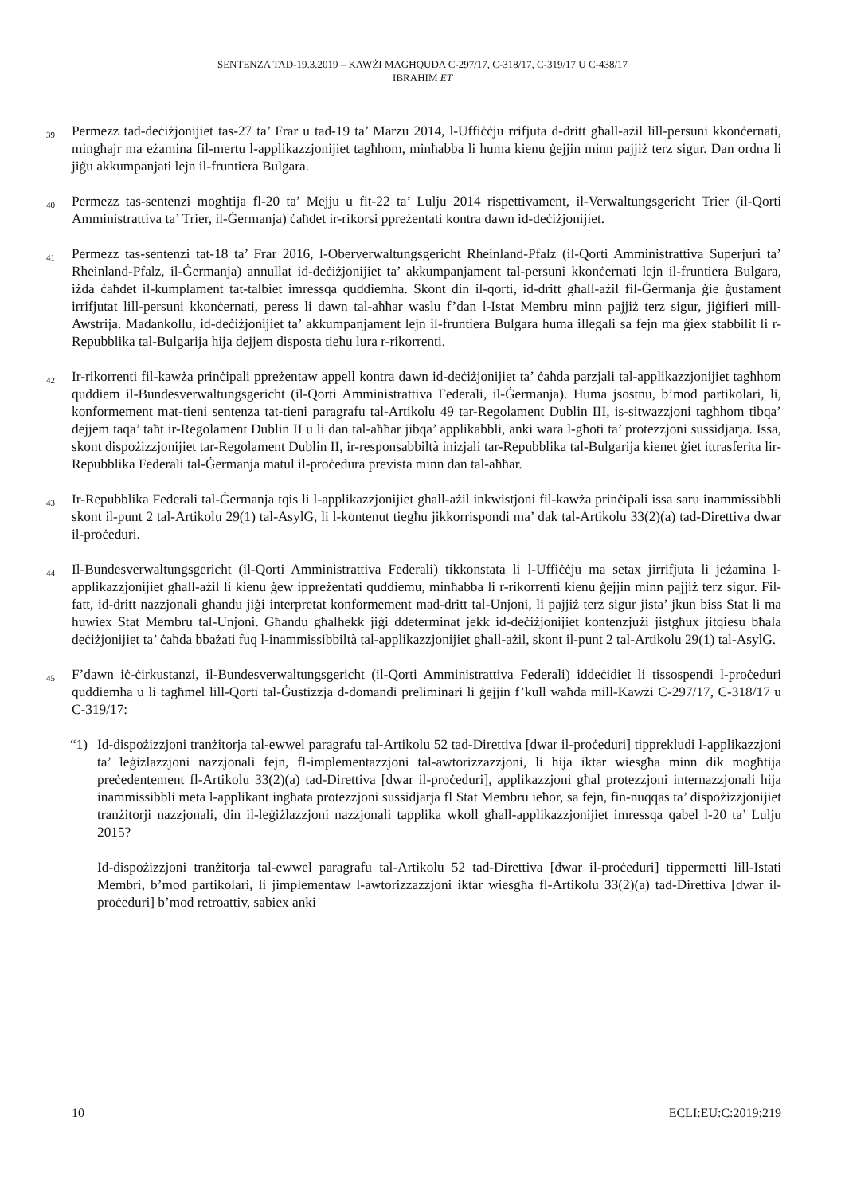SENTENZA TAD-19.3.2019 – KAWŻI MAGĦQUDA C-297/17, C-318/17, C-319/17 U C-438/17
IBRAHIM ET
39 Permezz tad-deċiżjonijiet tas-27 ta’ Frar u tad-19 ta’ Marzu 2014, l-Uffiċċju rrifjuta d-dritt għall-ażil lill-persuni kkonċernati, mingħajr ma eżamina fil-mertu l-applikazzjonijiet tagħhom, minħabba li huma kienu ġejjin minn pajjiż terz sigur. Dan ordna li jiġu akkumpanjati lejn il-fruntiera Bulgara.
40 Permezz tas-sentenzi mogħtija fl-20 ta’ Mejju u fit-22 ta’ Lulju 2014 rispettivament, il-Verwaltungsgericht Trier (il-Qorti Amministrattiva ta’ Trier, il-Ġermanja) ċaħdet ir-rikorsi ppreżentati kontra dawn id-deċiżjonijiet.
41 Permezz tas-sentenzi tat-18 ta’ Frar 2016, l-Oberverwaltungsgericht Rheinland-Pfalz (il-Qorti Amministrattiva Superjuri ta’ Rheinland-Pfalz, il-Ġermanja) annullat id-deċiżjonijiet ta’ akkumpanjament tal-persuni kkonċernati lejn il-fruntiera Bulgara, iżda ċaħdet il-kumplament tat-talbiet imressqa quddiemha. Skont din il-qorti, id-dritt għall-ażil fil-Ġermanja ġie ġustament irrifjutat lill-persuni kkonċernati, peress li dawn tal-aħħar waslu f’dan l-Istat Membru minn pajjiż terz sigur, jiġifieri mill-Awstrija. Madankollu, id-deċiżjonijiet ta’ akkumpanjament lejn il-fruntiera Bulgara huma illegali sa fejn ma ġiex stabbilit li r-Repubblika tal-Bulgarija hija dejjem disposta tieħu lura r-rikorrenti.
42 Ir-rikorrenti fil-kawża prinċipali ppreżentaw appell kontra dawn id-deċiżjonijiet ta’ ċaħda parzjali tal-applikazzjonijiet tagħhom quddiem il-Bundesverwaltungsgericht (il-Qorti Amministrattiva Federali, il-Ġermanja). Huma jsostnu, b’mod partikolari, li, konformement mat-tieni sentenza tat-tieni paragrafu tal-Artikolu 49 tar-Regolament Dublin III, is-sitwazzjoni tagħhom tibqa’ dejjem taqa’ taħt ir-Regolament Dublin II u li dan tal-aħħar jibqa’ applikabbli, anki wara l-għoti ta’ protezzjoni sussidjarja. Issa, skont dispożizzjonijiet tar-Regolament Dublin II, ir-responsabbiltà inizjali tar-Repubblika tal-Bulgarija kienet ġiet ittrasferita lir-Repubblika Federali tal-Ġermanja matul il-proċedura prevista minn dan tal-aħħar.
43 Ir-Repubblika Federali tal-Ġermanja tqis li l-applikazzjonijiet għall-ażil inkwistjoni fil-kawża prinċipali issa saru inammissibbli skont il-punt 2 tal-Artikolu 29(1) tal-AsylG, li l-kontenut tiegħu jikkorrispondi ma’ dak tal-Artikolu 33(2)(a) tad-Direttiva dwar il-proċeduri.
44 Il-Bundesverwaltungsgericht (il-Qorti Amministrattiva Federali) tikkonstata li l-Uffiċċju ma setax jirrifjuta li jeżamina l-applikazzjonijiet għall-ażil li kienu ġew ippreżentati quddiemu, minħabba li r-rikorrenti kienu ġejjin minn pajjiż terz sigur. Fil-fatt, id-dritt nazzjonali għandu jiġi interpretat konformement mad-dritt tal-Unjoni, li pajjiż terz sigur jista’ jkun biss Stat li ma huwiex Stat Membru tal-Unjoni. Għandu għalhekk jiġi ddeterminat jekk id-deċiżjonijiet kontenzjużi jistgħux jitqiesu bħala deċiżjonijiet ta’ ċaħda bbażati fuq l-inammissibbiltà tal-applikazzjonijiet għall-ażil, skont il-punt 2 tal-Artikolu 29(1) tal-AsylG.
45 F’dawn iċ-ċirkustanzi, il-Bundesverwaltungsgericht (il-Qorti Amministrattiva Federali) iddeċidiet li tissospendi l-proċeduri quddiemha u li tagħmel lill-Qorti tal-Ġustizzja d-domandi preliminari li ġejjin f’kull waħda mill-Kawżi C-297/17, C-318/17 u C-319/17:
“1) Id-dispożizzjoni tranżitorja tal-ewwel paragrafu tal-Artikolu 52 tad-Direttiva [dwar il-proċeduri] tipprekludi l-applikazzjoni ta’ leġiżlazzjoni nazzjonali fejn, fl-implementazzjoni tal-awtorizzazzjoni, li hija iktar wiesgħa minn dik mogħtija preċedentement fl-Artikolu 33(2)(a) tad-Direttiva [dwar il-proċeduri], applikazzjoni għal protezzjoni internazzjonali hija inammissibbli meta l-applikant ingħata protezzjoni sussidjarja fl Stat Membru ieħor, sa fejn, fin-nuqqas ta’ dispożizzjonijiet tranżitorji nazzjonali, din il-leġiżlazzjoni nazzjonali tapplika wkoll għall-applikazzjonijiet imressqa qabel l-20 ta’ Lulju 2015?
Id-dispożizzjoni tranżitorja tal-ewwel paragrafu tal-Artikolu 52 tad-Direttiva [dwar il-proċeduri] tippermetti lill-Istati Membri, b’mod partikolari, li jimplementaw l-awtorizzazzjoni iktar wiesgħa fl-Artikolu 33(2)(a) tad-Direttiva [dwar il-proċeduri] b’mod retroattiv, sabiex anki
10 ECLI:EU:C:2019:219